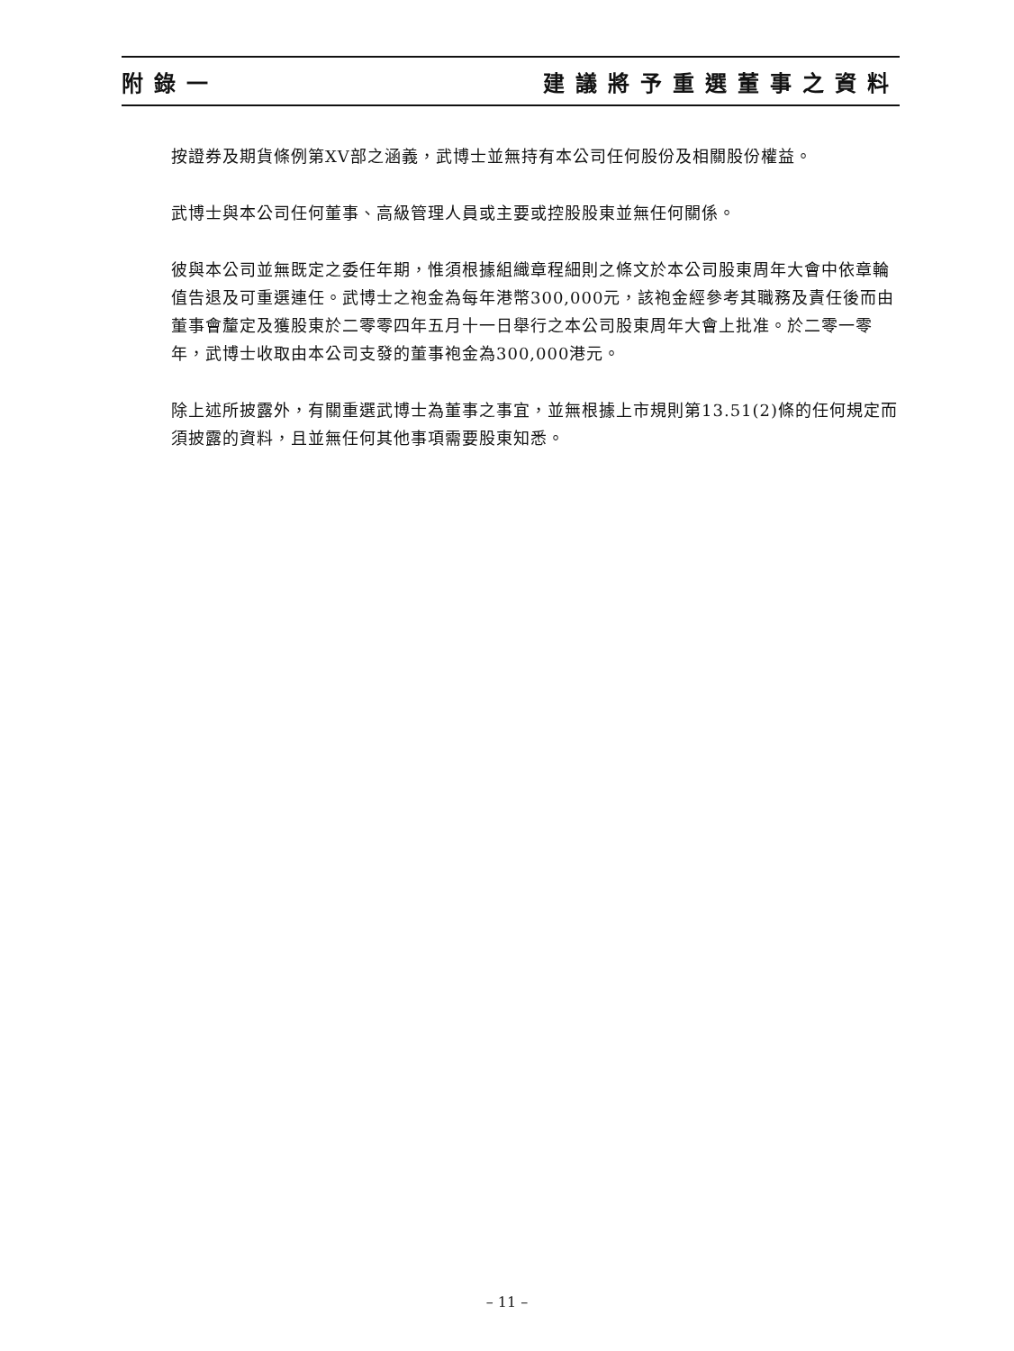附錄一 建議將予重選董事之資料
按證券及期貨條例第XV部之涵義，武博士並無持有本公司任何股份及相關股份權益。
武博士與本公司任何董事、高級管理人員或主要或控股股東並無任何關係。
彼與本公司並無既定之委任年期，惟須根據組織章程細則之條文於本公司股東周年大會中依章輪值告退及可重選連任。武博士之袍金為每年港幣300,000元，該袍金經參考其職務及責任後而由董事會釐定及獲股東於二零零四年五月十一日舉行之本公司股東周年大會上批准。於二零一零年，武博士收取由本公司支發的董事袍金為300,000港元。
除上述所披露外，有關重選武博士為董事之事宜，並無根據上市規則第13.51(2)條的任何規定而須披露的資料，且並無任何其他事項需要股東知悉。
– 11 –